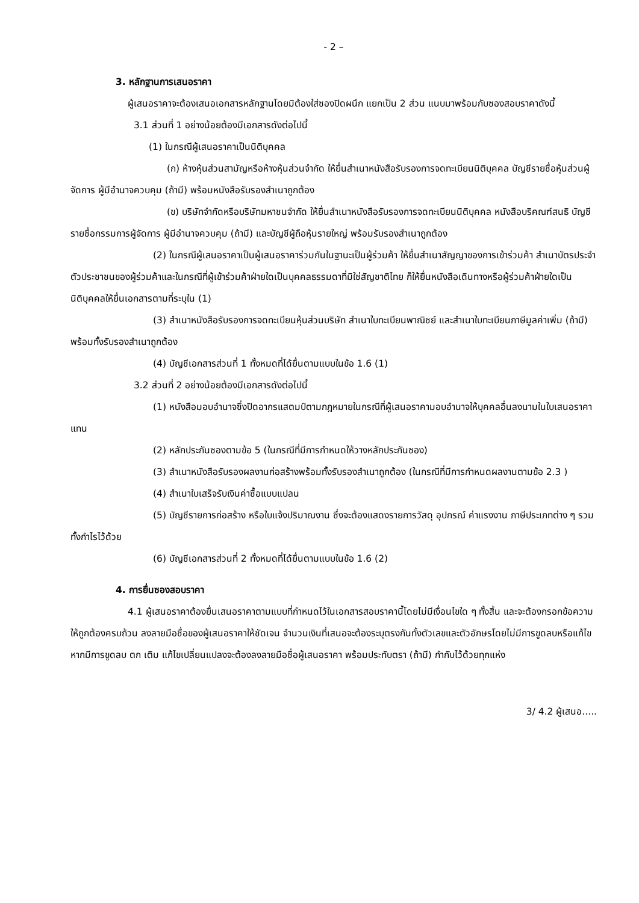- 2 –
3. หลักฐานการเสนอราคา
ผู้เสนอราคาจะต้องเสนอเอกสารหลักฐานโดยมิต้องใส่ซองปิดผนึก แยกเป็น 2 ส่วน แนบมาพร้อมกับซองสอบราคาดังนี้
3.1 ส่วนที่ 1 อย่างน้อยต้องมีเอกสารดังต่อไปนี้
(1) ในกรณีผู้เสนอราคาเป็นนิติบุคคล
(ก) ห้างหุ้นส่วนสามัญหรือห้างหุ้นส่วนจำกัด ให้ยื่นสำเนาหนังสือรับรองการจดทะเบียนนิติบุคคล บัญชีรายชื่อหุ้นส่วนผู้จัดการ ผู้มีอำนาจควบคุม (ถ้ามี) พร้อมหนังสือรับรองสำเนาถูกต้อง
(ข) บริษัทจำกัดหรือบริษัทมหาชนจำกัด ให้ยื่นสำเนาหนังสือรับรองการจดทะเบียนนิติบุคคล หนังสือบริคณฑ์สนธิ บัญชีรายชื่อกรรมการผู้จัดการ ผู้มีอำนาจควบคุม (ถ้ามี) และบัญชีผู้ถือหุ้นรายใหญ่ พร้อมรับรองสำเนาถูกต้อง
(2) ในกรณีผู้เสนอราคาเป็นผู้เสนอราคาร่วมกันในฐานะเป็นผู้ร่วมค้า ให้ยื่นสำเนาสัญญาของการเข้าร่วมค้า สำเนาบัตรประจำตัวประชาชนของผู้ร่วมค้าและในกรณีที่ผู้เข้าร่วมค้าฝ่ายใดเป็นบุคคลธรรมดาที่มิใช่สัญชาติไทย ก็ให้ยื่นหนังสือเดินทางหรือผู้ร่วมค้าฝ่ายใดเป็นนิติบุคคลให้ยื่นเอกสารตามที่ระบุใน (1)
(3) สำเนาหนังสือรับรองการจดทะเบียนหุ้นส่วนบริษัท สำเนาใบทะเบียนพาณิชย์ และสำเนาใบทะเบียนภาษีมูลค่าเพิ่ม (ถ้ามี) พร้อมทั้งรับรองสำเนาถูกต้อง
(4) บัญชีเอกสารส่วนที่ 1 ทั้งหมดที่ได้ยื่นตามแบบในข้อ 1.6 (1)
3.2 ส่วนที่ 2 อย่างน้อยต้องมีเอกสารดังต่อไปนี้
(1) หนังสือมอบอำนาจซึ่งปิดอากรแสตมป์ตามกฎหมายในกรณีที่ผู้เสนอราคามอบอำนาจให้บุคคลอื่นลงนามในใบเสนอราคาแทน
(2) หลักประกันซองตามข้อ 5 (ในกรณีที่มีการกำหนดให้วางหลักประกันซอง)
(3) สำเนาหนังสือรับรองผลงานก่อสร้างพร้อมทั้งรับรองสำเนาถูกต้อง (ในกรณีที่มีการกำหนดผลงานตามข้อ 2.3 )
(4) สำเนาใบเสร็จรับเงินค่าซื้อแบบแปลน
(5) บัญชีรายการก่อสร้าง หรือใบแจ้งปริมาณงาน ซึ่งจะต้องแสดงรายการวัสดุ อุปกรณ์ ค่าแรงงาน ภาษีประเภทต่าง ๆ รวมทั้งกำไรไว้ด้วย
(6) บัญชีเอกสารส่วนที่ 2 ทั้งหมดที่ได้ยื่นตามแบบในข้อ 1.6 (2)
4. การยื่นซองสอบราคา
4.1 ผู้เสนอราคาต้องยื่นเสนอราคาตามแบบที่กำหนดไว้ในเอกสารสอบราคานี้โดยไม่มีเงื่อนไขใด ๆ ทั้งสิ้น และจะต้องกรอกข้อความให้ถูกต้องครบถ้วน ลงลายมือชื่อของผู้เสนอราคาให้ชัดเจน จำนวนเงินที่เสนอจะต้องระบุตรงกันทั้งตัวเลขและตัวอักษรโดยไม่มีการขูดลบหรือแก้ไข หากมีการขูดลบ ตก เติม แก้ไขเปลี่ยนแปลงจะต้องลงลายมือชื่อผู้เสนอราคา พร้อมประทับตรา (ถ้ามี) กำกับไว้ด้วยทุกแห่ง
3/ 4.2 ผู้เสนอ.....